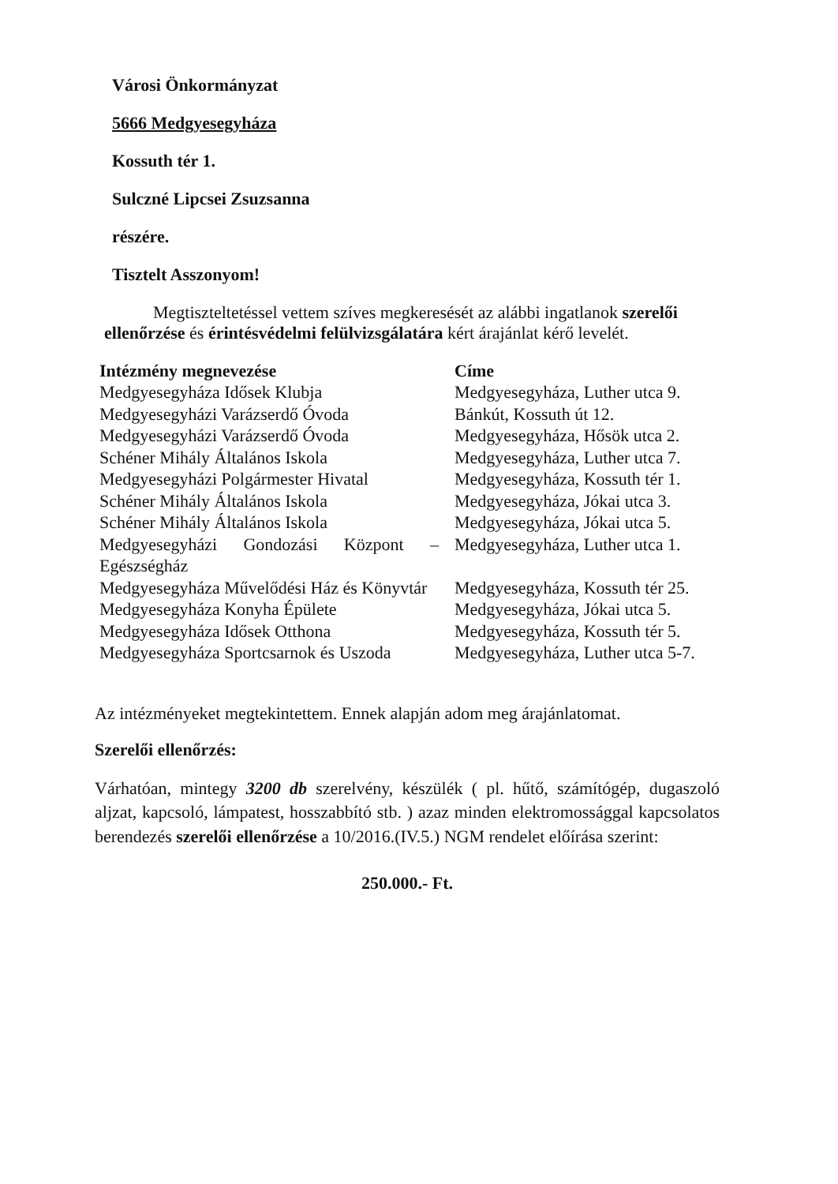Városi Önkormányzat
5666 Medgyesegyháza
Kossuth tér 1.
Sulczné Lipcsei Zsuzsanna
részére.
Tisztelt Asszonyom!
Megtiszteltetéssel vettem szíves megkeresését az alábbi ingatlanok szerelői ellenőrzése és érintésvédelmi felülvizsgálatára kért árajánlat kérő levelét.
| Intézmény megnevezése | Címe |
| --- | --- |
| Medgyesegyháza Idősek Klubja | Medgyesegyháza, Luther utca 9. |
| Medgyesegyházi Varázserdő Óvoda | Bánkút, Kossuth út 12. |
| Medgyesegyházi Varázserdő Óvoda | Medgyesegyháza, Hősök utca 2. |
| Schéner Mihály Általános Iskola | Medgyesegyháza, Luther utca 7. |
| Medgyesegyházi Polgármester Hivatal | Medgyesegyháza, Kossuth tér 1. |
| Schéner Mihály Általános Iskola | Medgyesegyháza, Jókai utca 3. |
| Schéner Mihály Általános Iskola | Medgyesegyháza, Jókai utca 5. |
| Medgyesegyházi Gondozási Központ – Egészségház | Medgyesegyháza, Luther utca 1. |
| Medgyesegyháza Művelődési Ház és Könyvtár | Medgyesegyháza, Kossuth tér 25. |
| Medgyesegyháza Konyha Épülete | Medgyesegyháza, Jókai utca 5. |
| Medgyesegyháza Idősek Otthona | Medgyesegyháza, Kossuth tér 5. |
| Medgyesegyháza Sportcsarnok és Uszoda | Medgyesegyháza, Luther utca 5-7. |
Az intézményeket megtekintettem. Ennek alapján adom meg árajánlatomat.
Szerelői ellenőrzés:
Várhatóan, mintegy 3200 db szerelvény, készülék ( pl. hűtő, számítógép, dugaszoló aljzat, kapcsoló, lámpatest, hosszabbító stb. ) azaz minden elektromossággal kapcsolatos berendezés szerelői ellenőrzése a 10/2016.(IV.5.) NGM rendelet előírása szerint:
250.000.- Ft.